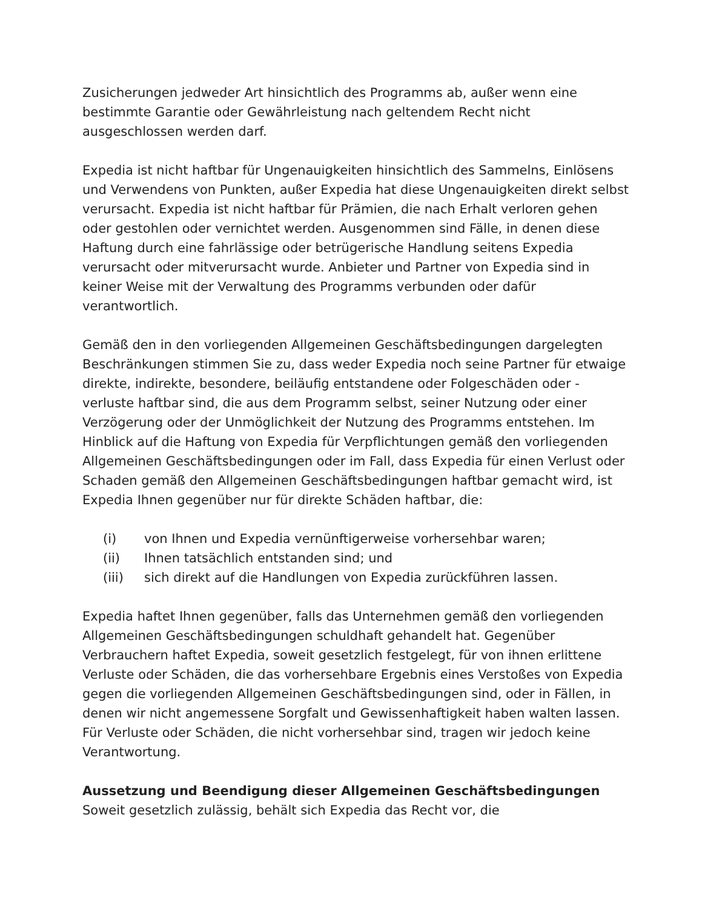Zusicherungen jedweder Art hinsichtlich des Programms ab, außer wenn eine bestimmte Garantie oder Gewährleistung nach geltendem Recht nicht ausgeschlossen werden darf.
Expedia ist nicht haftbar für Ungenauigkeiten hinsichtlich des Sammelns, Einlösens und Verwendens von Punkten, außer Expedia hat diese Ungenauigkeiten direkt selbst verursacht. Expedia ist nicht haftbar für Prämien, die nach Erhalt verloren gehen oder gestohlen oder vernichtet werden. Ausgenommen sind Fälle, in denen diese Haftung durch eine fahrlässige oder betrügerische Handlung seitens Expedia verursacht oder mitverursacht wurde. Anbieter und Partner von Expedia sind in keiner Weise mit der Verwaltung des Programms verbunden oder dafür verantwortlich.
Gemäß den in den vorliegenden Allgemeinen Geschäftsbedingungen dargelegten Beschränkungen stimmen Sie zu, dass weder Expedia noch seine Partner für etwaige direkte, indirekte, besondere, beiläufig entstandene oder Folgeschäden oder -verluste haftbar sind, die aus dem Programm selbst, seiner Nutzung oder einer Verzögerung oder der Unmöglichkeit der Nutzung des Programms entstehen. Im Hinblick auf die Haftung von Expedia für Verpflichtungen gemäß den vorliegenden Allgemeinen Geschäftsbedingungen oder im Fall, dass Expedia für einen Verlust oder Schaden gemäß den Allgemeinen Geschäftsbedingungen haftbar gemacht wird, ist Expedia Ihnen gegenüber nur für direkte Schäden haftbar, die:
(i) von Ihnen und Expedia vernünftigerweise vorhersehbar waren;
(ii) Ihnen tatsächlich entstanden sind; und
(iii) sich direkt auf die Handlungen von Expedia zurückführen lassen.
Expedia haftet Ihnen gegenüber, falls das Unternehmen gemäß den vorliegenden Allgemeinen Geschäftsbedingungen schuldhaft gehandelt hat. Gegenüber Verbrauchern haftet Expedia, soweit gesetzlich festgelegt, für von ihnen erlittene Verluste oder Schäden, die das vorhersehbare Ergebnis eines Verstoßes von Expedia gegen die vorliegenden Allgemeinen Geschäftsbedingungen sind, oder in Fällen, in denen wir nicht angemessene Sorgfalt und Gewissenhaftigkeit haben walten lassen. Für Verluste oder Schäden, die nicht vorhersehbar sind, tragen wir jedoch keine Verantwortung.
Aussetzung und Beendigung dieser Allgemeinen Geschäftsbedingungen
Soweit gesetzlich zulässig, behält sich Expedia das Recht vor, die